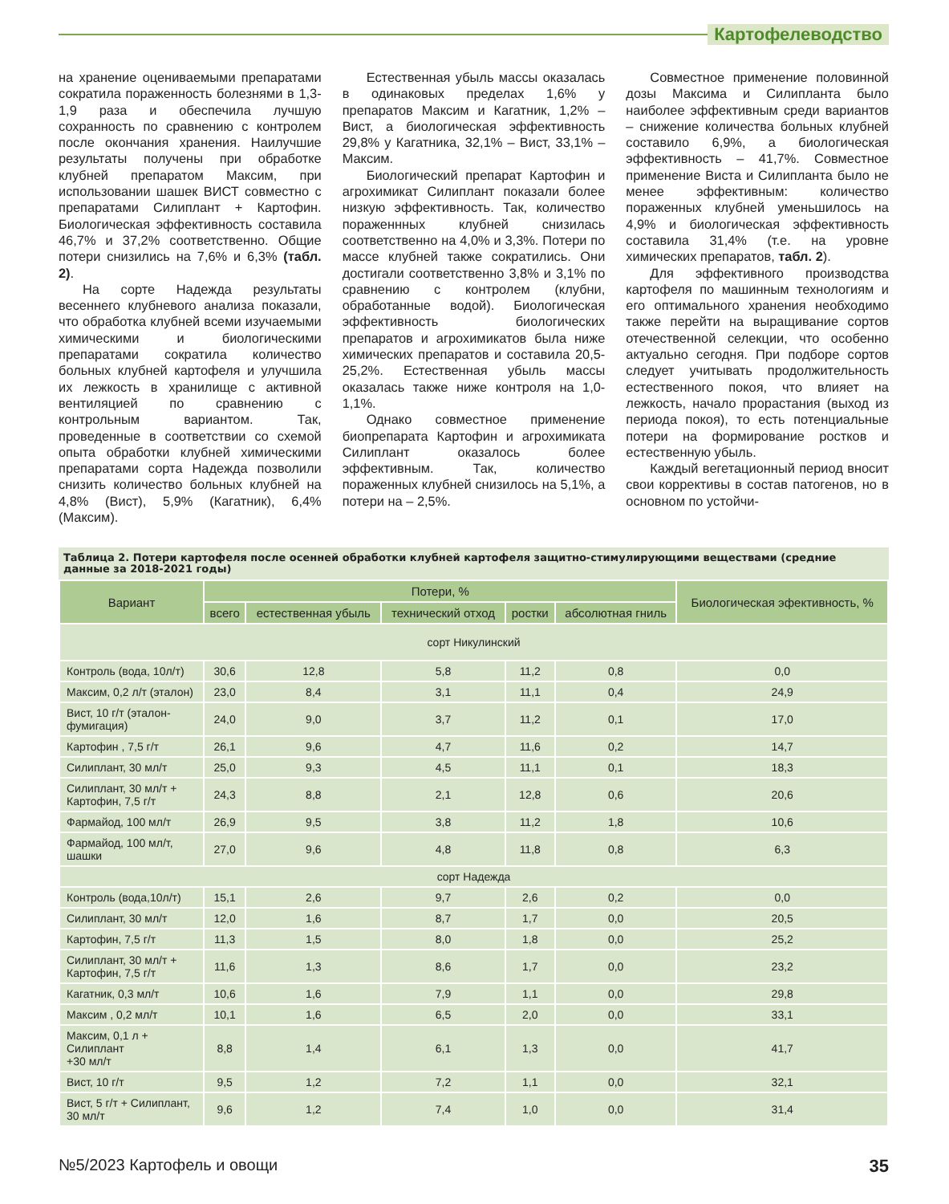Картофелеводство
на хранение оцениваемыми препаратами сократила пораженность болезнями в 1,3-1,9 раза и обеспечила лучшую сохранность по сравнению с контролем после окончания хранения. Наилучшие результаты получены при обработке клубней препаратом Максим, при использовании шашек ВИСТ совместно с препаратами Силиплант + Картофин. Биологическая эффективность составила 46,7% и 37,2% соответственно. Общие потери снизились на 7,6% и 6,3% (табл. 2).
На сорте Надежда результаты весеннего клубневого анализа показали, что обработка клубней всеми изучаемыми химическими и биологическими препаратами сократила количество больных клубней картофеля и улучшила их лежкость в хранилище с активной вентиляцией по сравнению с контрольным вариантом. Так, проведенные в соответствии со схемой опыта обработки клубней химическими препаратами сорта Надежда позволили снизить количество больных клубней на 4,8% (Вист), 5,9% (Кагатник), 6,4% (Максим).
Естественная убыль массы оказалась в одинаковых пределах 1,6% у препаратов Максим и Кагатник, 1,2% – Вист, а биологическая эффективность 29,8% у Кагатника, 32,1% – Вист, 33,1% – Максим.
Биологический препарат Картофин и агрохимикат Силиплант показали более низкую эффективность. Так, количество пораженнных клубней снизилась соответственно на 4,0% и 3,3%. Потери по массе клубней также сократились. Они достигали соответственно 3,8% и 3,1% по сравнению с контролем (клубни, обработанные водой). Биологическая эффективность биологических препаратов и агрохимикатов была ниже химических препаратов и составила 20,5-25,2%. Естественная убыль массы оказалась также ниже контроля на 1,0-1,1%.
Однако совместное применение биопрепарата Картофин и агрохимиката Силиплант оказалось более эффективным. Так, количество пораженных клубней снизилось на 5,1%, а потери на – 2,5%.
Совместное применение половинной дозы Максима и Силипланта было наиболее эффективным среди вариантов – снижение количества больных клубней составило 6,9%, а биологическая эффективность – 41,7%. Совместное применение Виста и Силипланта было не менее эффективным: количество пораженных клубней уменьшилось на 4,9% и биологическая эффективность составила 31,4% (т.е. на уровне химических препаратов, табл. 2).
Для эффективного производства картофеля по машинным технологиям и его оптимального хранения необходимо также перейти на выращивание сортов отечественной селекции, что особенно актуально сегодня. При подборе сортов следует учитывать продолжительность естественного покоя, что влияет на лежкость, начало прорастания (выход из периода покоя), то есть потенциальные потери на формирование ростков и естественную убыль.
Каждый вегетационный период вносит свои коррективы в состав патогенов, но в основном по устойчи-
Таблица 2. Потери картофеля после осенней обработки клубней картофеля защитно-стимулирующими веществами (средние данные за 2018-2021 годы)
| Вариант | Потери, % | | | | | Биологическая эфектив­ность, % |
| --- | --- | --- | --- | --- | --- | --- |
| | всего | естественная убыль | технический отход | ростки | абсолютная гниль | |
| сорт Никулинский | | | | | | |
| Контроль (вода, 10л/т) | 30,6 | 12,8 | 5,8 | 11,2 | 0,8 | 0,0 |
| Максим, 0,2 л/т (эталон) | 23,0 | 8,4 | 3,1 | 11,1 | 0,4 | 24,9 |
| Вист, 10 г/т (эталон-фумигация) | 24,0 | 9,0 | 3,7 | 11,2 | 0,1 | 17,0 |
| Картофин , 7,5 г/т | 26,1 | 9,6 | 4,7 | 11,6 | 0,2 | 14,7 |
| Силиплант, 30 мл/т | 25,0 | 9,3 | 4,5 | 11,1 | 0,1 | 18,3 |
| Силиплант, 30 мл/т + Картофин, 7,5 г/т | 24,3 | 8,8 | 2,1 | 12,8 | 0,6 | 20,6 |
| Фармайод, 100 мл/т | 26,9 | 9,5 | 3,8 | 11,2 | 1,8 | 10,6 |
| Фармайод, 100 мл/т, шашки | 27,0 | 9,6 | 4,8 | 11,8 | 0,8 | 6,3 |
| сорт Надежда | | | | | | |
| Контроль (вода,10л/т) | 15,1 | 2,6 | 9,7 | 2,6 | 0,2 | 0,0 |
| Силиплант, 30 мл/т | 12,0 | 1,6 | 8,7 | 1,7 | 0,0 | 20,5 |
| Картофин, 7,5 г/т | 11,3 | 1,5 | 8,0 | 1,8 | 0,0 | 25,2 |
| Силиплант, 30 мл/т + Картофин, 7,5 г/т | 11,6 | 1,3 | 8,6 | 1,7 | 0,0 | 23,2 |
| Кагатник, 0,3 мл/т | 10,6 | 1,6 | 7,9 | 1,1 | 0,0 | 29,8 |
| Максим , 0,2 мл/т | 10,1 | 1,6 | 6,5 | 2,0 | 0,0 | 33,1 |
| Максим, 0,1 л + Силиплант +30 мл/т | 8,8 | 1,4 | 6,1 | 1,3 | 0,0 | 41,7 |
| Вист, 10 г/т | 9,5 | 1,2 | 7,2 | 1,1 | 0,0 | 32,1 |
| Вист, 5 г/т + Силиплант, 30 мл/т | 9,6 | 1,2 | 7,4 | 1,0 | 0,0 | 31,4 |
№5/2023 Картофель и овощи 35